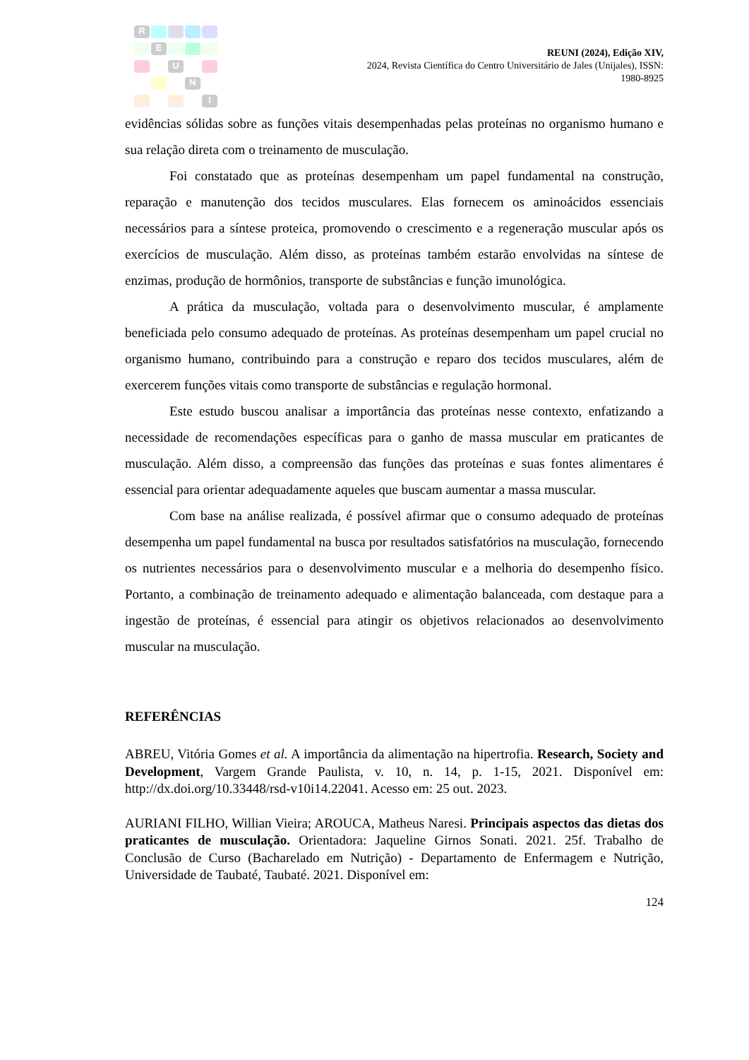R
E
U
N
I
REUNI (2024), Edição XIV,
2024, Revista Científica do Centro Universitário de Jales (Unijales), ISSN:
1980-8925
evidências sólidas sobre as funções vitais desempenhadas pelas proteínas no organismo humano e sua relação direta com o treinamento de musculação.
Foi constatado que as proteínas desempenham um papel fundamental na construção, reparação e manutenção dos tecidos musculares. Elas fornecem os aminoácidos essenciais necessários para a síntese proteica, promovendo o crescimento e a regeneração muscular após os exercícios de musculação. Além disso, as proteínas também estarão envolvidas na síntese de enzimas, produção de hormônios, transporte de substâncias e função imunológica.
A prática da musculação, voltada para o desenvolvimento muscular, é amplamente beneficiada pelo consumo adequado de proteínas. As proteínas desempenham um papel crucial no organismo humano, contribuindo para a construção e reparo dos tecidos musculares, além de exercerem funções vitais como transporte de substâncias e regulação hormonal.
Este estudo buscou analisar a importância das proteínas nesse contexto, enfatizando a necessidade de recomendações específicas para o ganho de massa muscular em praticantes de musculação. Além disso, a compreensão das funções das proteínas e suas fontes alimentares é essencial para orientar adequadamente aqueles que buscam aumentar a massa muscular.
Com base na análise realizada, é possível afirmar que o consumo adequado de proteínas desempenha um papel fundamental na busca por resultados satisfatórios na musculação, fornecendo os nutrientes necessários para o desenvolvimento muscular e a melhoria do desempenho físico. Portanto, a combinação de treinamento adequado e alimentação balanceada, com destaque para a ingestão de proteínas, é essencial para atingir os objetivos relacionados ao desenvolvimento muscular na musculação.
REFERÊNCIAS
ABREU, Vitória Gomes et al. A importância da alimentação na hipertrofia. Research, Society and Development, Vargem Grande Paulista, v. 10, n. 14, p. 1-15, 2021. Disponível em: http://dx.doi.org/10.33448/rsd-v10i14.22041. Acesso em: 25 out. 2023.
AURIANI FILHO, Willian Vieira; AROUCA, Matheus Naresi. Principais aspectos das dietas dos praticantes de musculação. Orientadora: Jaqueline Girnos Sonati. 2021. 25f. Trabalho de Conclusão de Curso (Bacharelado em Nutrição) - Departamento de Enfermagem e Nutrição, Universidade de Taubaté, Taubaté. 2021. Disponível em:
124